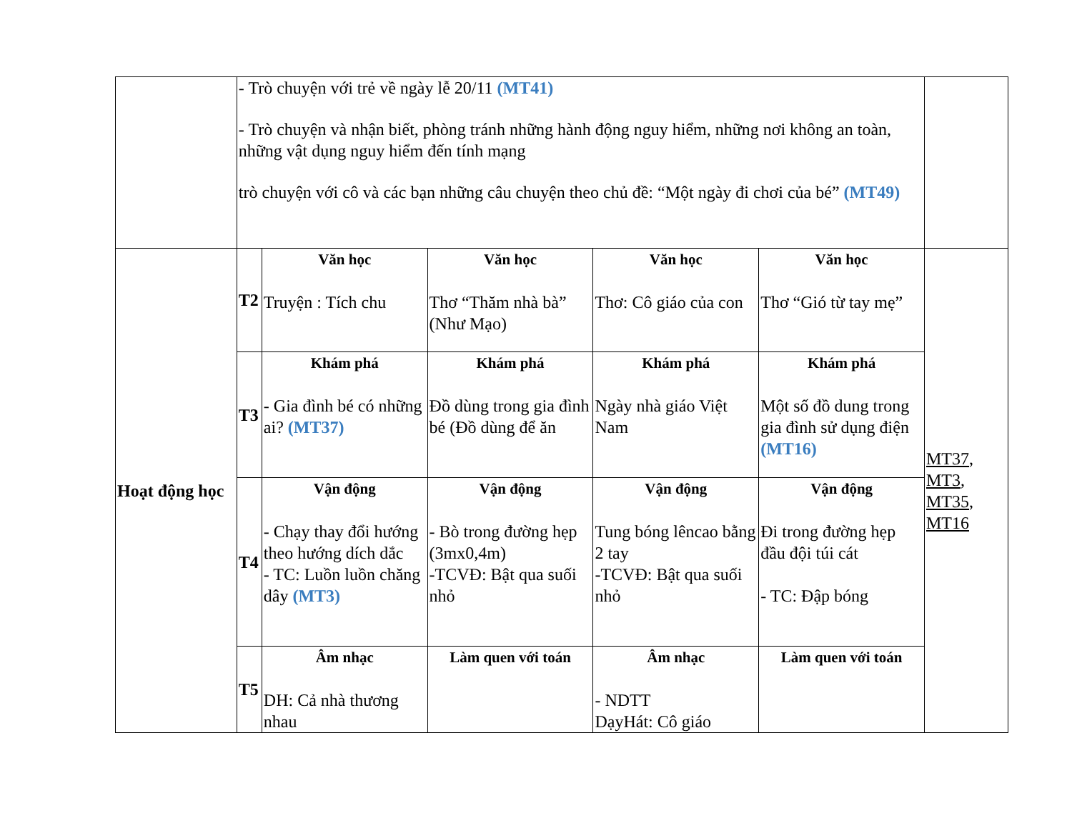| | - Trò chuyện với trẻ về ngày lễ 20/11 (MT41) - Trò chuyện và nhận biết, phòng tránh những hành động nguy hiểm, những nơi không an toàn, những vật dụng nguy hiểm đến tính mạng trò chuyện với cô và các bạn những câu chuyện theo chủ đề: “Một ngày đi chơi của bé” (MT49) | | | | | |
| Hoạt động học | T2 | Văn học Truyện : Tích chu | Văn học Thơ “Thăm nhà bà” (Như Mạo) | Văn học Thơ: Cô giáo của con | Văn học Thơ “Gió từ tay mẹ” | MT37 , MT3 , MT35 , MT16 |
| | T3 | Khám phá - Gia đình bé có những ai? (MT37) | Khám phá Đồ dùng trong gia đình bé (Đồ dùng để ăn | Khám phá Ngày nhà giáo Việt Nam | Khám phá Một số đồ dung trong gia đình sử dụng điện (MT16) | |
| | T4 | Vận động - Chạy thay đổi hướng theo hướng dích dắc - TC: Luồn luồn chăng dây (MT3) | Vận động - Bò trong đường hẹp (3mx0,4m) -TCVĐ: Bật qua suối nhỏ | Vận động Tung bóng lêncao bằng 2 tay -TCVĐ: Bật qua suối nhỏ | Vận động Đi trong đường hẹp đầu đội túi cát - TC: Đập bóng | |
| | T5 | Âm nhạc DH: Cả nhà thương nhau | Làm quen với toán | Âm nhạc - NDTT DạyHát: Cô giáo | Làm quen với toán | |